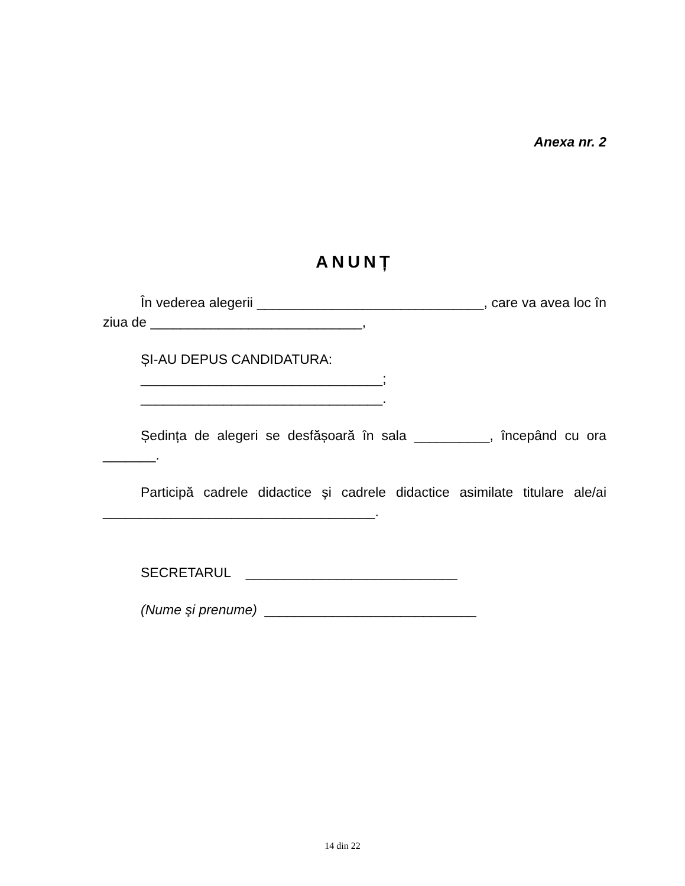Anexa nr. 2
ANUNȚ
În vederea alegerii ______________________________, care va avea loc în ziua de ____________________________,
ȘI-AU DEPUS CANDIDATURA:
________________________________;
________________________________.
Ședința de alegeri se desfășoară în sala __________, începând cu ora _______.
Participă cadrele didactice și cadrele didactice asimilate titulare ale/ai ____________________________________.
SECRETARUL ____________________________
(Nume şi prenume) ____________________________
14 din 22